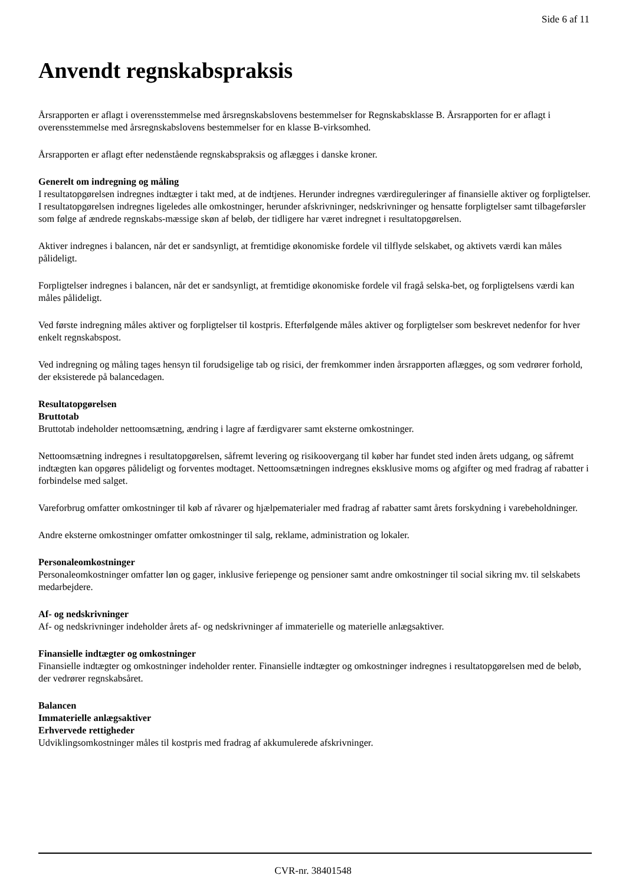Side 6 af 11
Anvendt regnskabspraksis
Årsrapporten er aflagt i overensstemmelse med årsregnskabslovens bestemmelser for Regnskabsklasse B. Årsrapporten for er aflagt i overensstemmelse med årsregnskabslovens bestemmelser for en klasse B-virksomhed.
Årsrapporten er aflagt efter nedenstående regnskabspraksis og aflægges i danske kroner.
Generelt om indregning og måling
I resultatopgørelsen indregnes indtægter i takt med, at de indtjenes. Herunder indregnes værdireguleringer af finansielle aktiver og forpligtelser. I resultatopgørelsen indregnes ligeledes alle omkostninger, herunder afskrivninger, nedskrivninger og hensatte forpligtelser samt tilbageførsler som følge af ændrede regnskabs-mæssige skøn af beløb, der tidligere har været indregnet i resultatopgørelsen.
Aktiver indregnes i balancen, når det er sandsynligt, at fremtidige økonomiske fordele vil tilflyde selskabet, og aktivets værdi kan måles pålideligt.
Forpligtelser indregnes i balancen, når det er sandsynligt, at fremtidige økonomiske fordele vil fragå selska-bet, og forpligtelsens værdi kan måles pålideligt.
Ved første indregning måles aktiver og forpligtelser til kostpris. Efterfølgende måles aktiver og forpligtelser som beskrevet nedenfor for hver enkelt regnskabspost.
Ved indregning og måling tages hensyn til forudsigelige tab og risici, der fremkommer inden årsrapporten aflægges, og som vedrører forhold, der eksisterede på balancedagen.
Resultatopgørelsen
Bruttotab
Bruttotab indeholder nettoomsætning, ændring i lagre af færdigvarer samt eksterne omkostninger.
Nettoomsætning indregnes i resultatopgørelsen, såfremt levering og risikoovergang til køber har fundet sted inden årets udgang, og såfremt indtægten kan opgøres pålideligt og forventes modtaget. Nettoomsætningen indregnes eksklusive moms og afgifter og med fradrag af rabatter i forbindelse med salget.
Vareforbrug omfatter omkostninger til køb af råvarer og hjælpematerialer med fradrag af rabatter samt årets forskydning i varebeholdninger.
Andre eksterne omkostninger omfatter omkostninger til salg, reklame, administration og lokaler.
Personaleomkostninger
Personaleomkostninger omfatter løn og gager, inklusive feriepenge og pensioner samt andre omkostninger til social sikring mv. til selskabets medarbejdere.
Af- og nedskrivninger
Af- og nedskrivninger indeholder årets af- og nedskrivninger af immaterielle og materielle anlægsaktiver.
Finansielle indtægter og omkostninger
Finansielle indtægter og omkostninger indeholder renter. Finansielle indtægter og omkostninger indregnes i resultatopgørelsen med de beløb, der vedrører regnskabsåret.
Balancen
Immaterielle anlægsaktiver
Erhvervede rettigheder
Udviklingsomkostninger måles til kostpris med fradrag af akkumulerede afskrivninger.
CVR-nr. 38401548